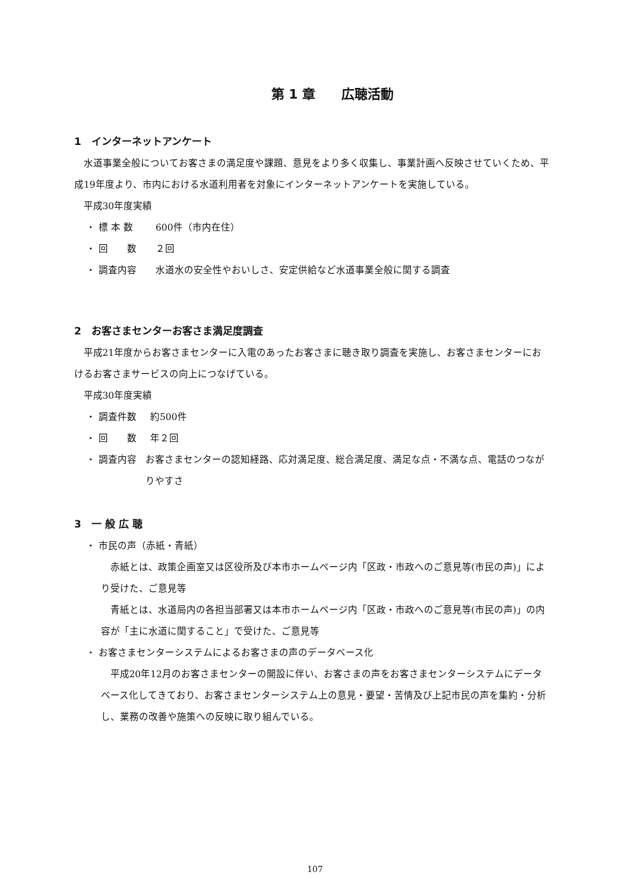第 1 章　　広聴活動
1　インターネットアンケート
水道事業全般についてお客さまの満足度や課題、意見をより多く収集し、事業計画へ反映させていくため、平成19年度より、市内における水道利用者を対象にインターネットアンケートを実施している。
平成30年度実績
・ 標 本 数 600件（市内在住）
・ 回　　数 ２回
・ 調査内容 水道水の安全性やおいしさ、安定供給など水道事業全般に関する調査
2　お客さまセンターお客さま満足度調査
平成21年度からお客さまセンターに入電のあったお客さまに聴き取り調査を実施し、お客さまセンターにおけるお客さまサービスの向上につなげている。
平成30年度実績
・ 調査件数 約500件
・ 回　　数 年２回
・ 調査内容 お客さまセンターの認知経路、応対満足度、総合満足度、満足な点・不満な点、電話のつながりやすさ
3　一 般 広 聴
・ 市民の声（赤紙・青紙）
赤紙とは、政策企画室又は区役所及び本市ホームページ内「区政・市政へのご意見等(市民の声)」により受けた、ご意見等
青紙とは、水道局内の各担当部署又は本市ホームページ内「区政・市政へのご意見等(市民の声)」の内容が「主に水道に関すること」で受けた、ご意見等
・ お客さまセンターシステムによるお客さまの声のデータベース化
平成20年12月のお客さまセンターの開設に伴い、お客さまの声をお客さまセンターシステムにデータベース化してきており、お客さまセンターシステム上の意見・要望・苦情及び上記市民の声を集約・分析し、業務の改善や施策への反映に取り組んでいる。
107